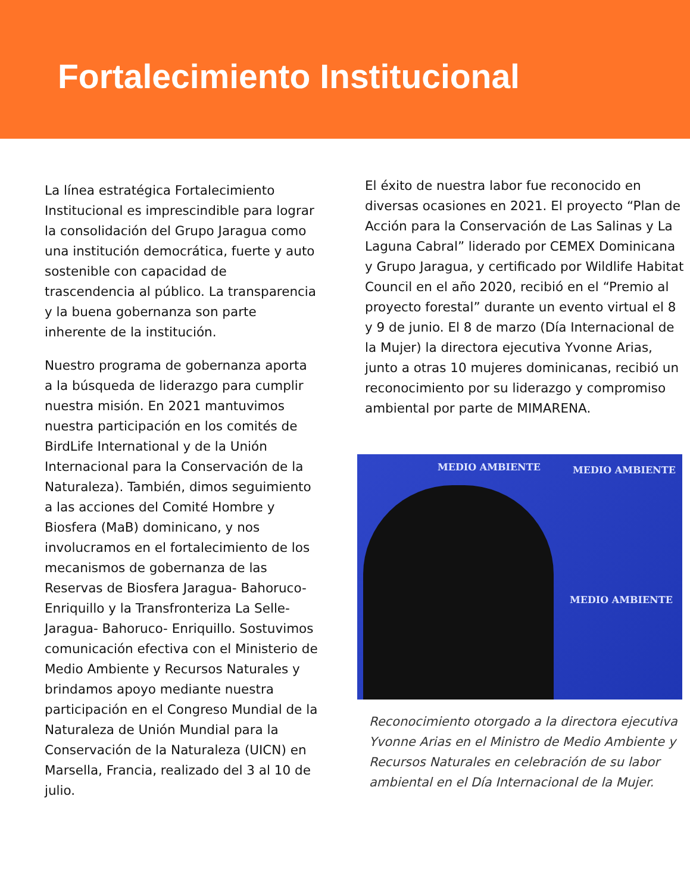Fortalecimiento Institucional
La línea estratégica Fortalecimiento Institucional es imprescindible para lograr la consolidación del Grupo Jaragua como una institución democrática, fuerte y auto sostenible con capacidad de trascendencia al público. La transparencia y la buena gobernanza son parte inherente de la institución.
Nuestro programa de gobernanza aporta a la búsqueda de liderazgo para cumplir nuestra misión. En 2021 mantuvimos nuestra participación en los comités de BirdLife International y de la Unión Internacional para la Conservación de la Naturaleza). También, dimos seguimiento a las acciones del Comité Hombre y Biosfera (MaB) dominicano, y nos involucramos en el fortalecimiento de los mecanismos de gobernanza de las Reservas de Biosfera Jaragua- Bahoruco- Enriquillo y la Transfronteriza La Selle- Jaragua- Bahoruco- Enriquillo. Sostuvimos comunicación efectiva con el Ministerio de Medio Ambiente y Recursos Naturales y brindamos apoyo mediante nuestra participación en el Congreso Mundial de la Naturaleza de Unión Mundial para la Conservación de la Naturaleza (UICN) en Marsella, Francia, realizado del 3 al 10 de julio.
El éxito de nuestra labor fue reconocido en diversas ocasiones en 2021. El proyecto “Plan de Acción para la Conservación de Las Salinas y La Laguna Cabral” liderado por CEMEX Dominicana y Grupo Jaragua, y certificado por Wildlife Habitat Council en el año 2020, recibió en el “Premio al proyecto forestal” durante un evento virtual el 8 y 9 de junio. El 8 de marzo (Día Internacional de la Mujer) la directora ejecutiva Yvonne Arias, junto a otras 10 mujeres dominicanas, recibió un reconocimiento por su liderazgo y compromiso ambiental por parte de MIMARENA.
MEDIO AMBIENTE MEDIO AMBIENTE
MEDIO AMBIENTE
Reconocimiento otorgado a la directora ejecutiva Yvonne Arias en el Ministro de Medio Ambiente y Recursos Naturales en celebración de su labor ambiental en el Día Internacional de la Mujer.